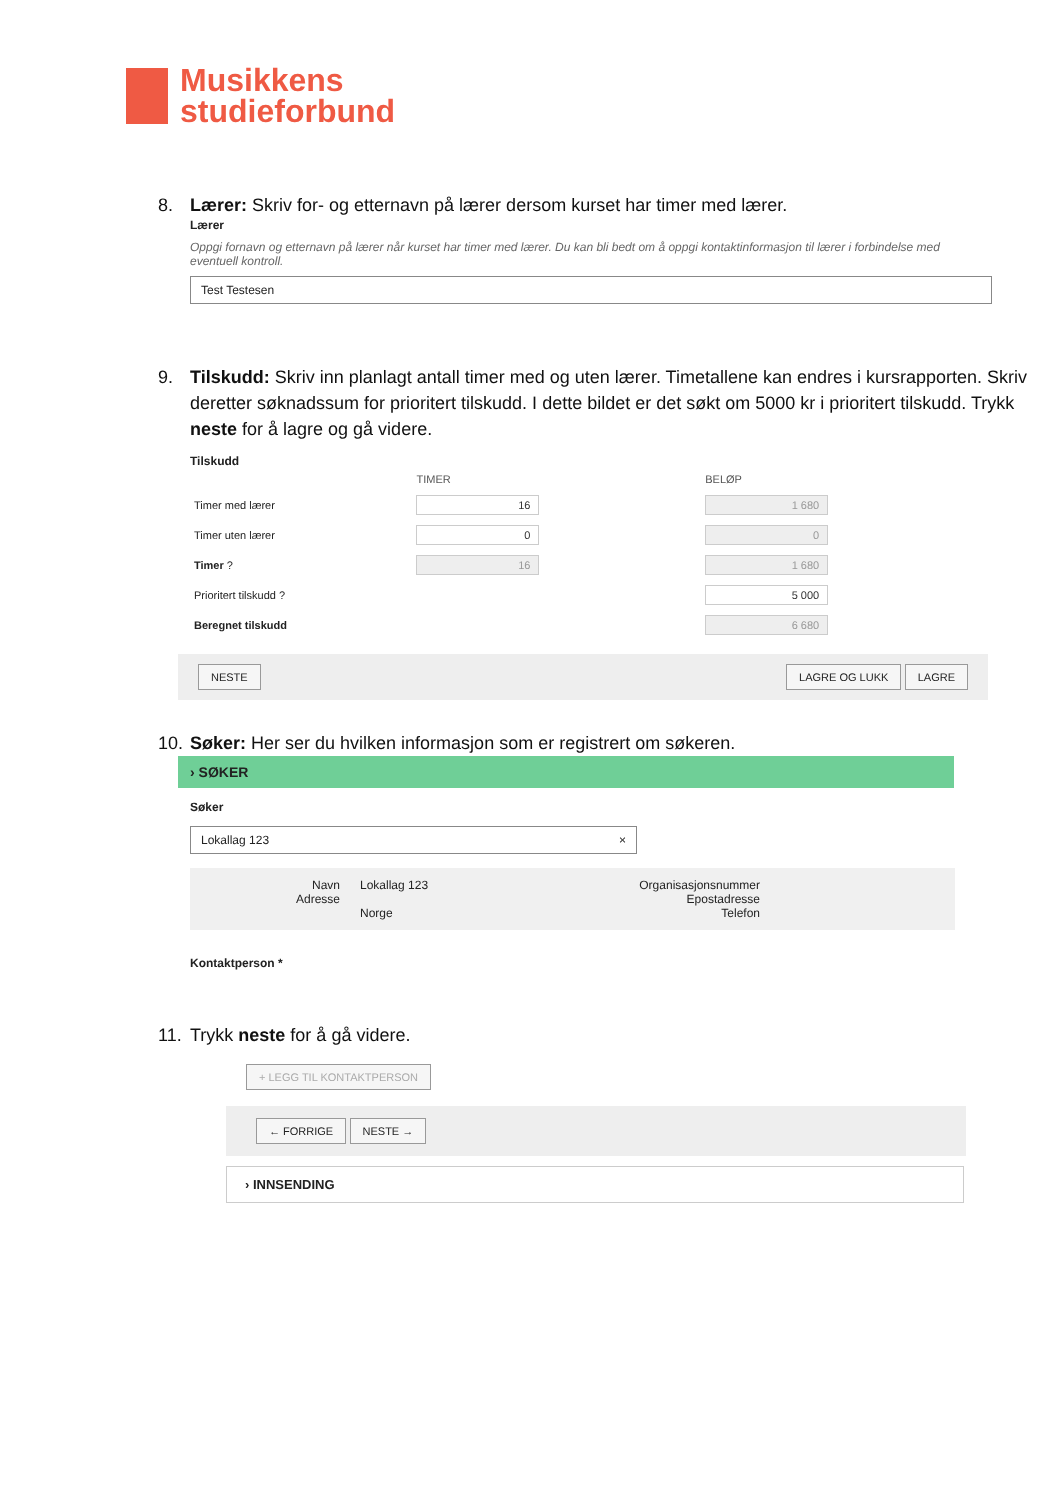Musikkens
studieforbund
8. Lærer: Skriv for- og etternavn på lærer dersom kurset har timer med lærer.
Lærer
Oppgi fornavn og etternavn på lærer når kurset har timer med lærer. Du kan bli bedt om å oppgi kontaktinformasjon til lærer i forbindelse med eventuell kontroll.
Test Testesen
9. Tilskudd: Skriv inn planlagt antall timer med og uten lærer. Timetallene kan endres i kursrapporten. Skriv deretter søknadssum for prioritert tilskudd. I dette bildet er det søkt om 5000 kr i prioritert tilskudd. Trykk neste for å lagre og gå videre.
Tilskudd
| | TIMER | BELØP |
| --- | --- | --- |
| Timer med lærer | 16 | 1 680 |
| Timer uten lærer | 0 | 0 |
| Timer ? | 16 | 1 680 |
| Prioritert tilskudd ? | | 5 000 |
| Beregnet tilskudd | | 6 680 |
NESTE LAGRE OG LUKK LAGRE
10. Søker: Her ser du hvilken informasjon som er registrert om søkeren.
› SØKER
Søker
Lokallag 123 ×
Navn
Adresse
Lokallag 123
Norge
Organisasjonsnummer
Epostadresse
Telefon
Kontaktperson *
11. Trykk neste for å gå videre.
+ LEGG TIL KONTAKTPERSON
← FORRIGE NESTE →
› INNSENDING